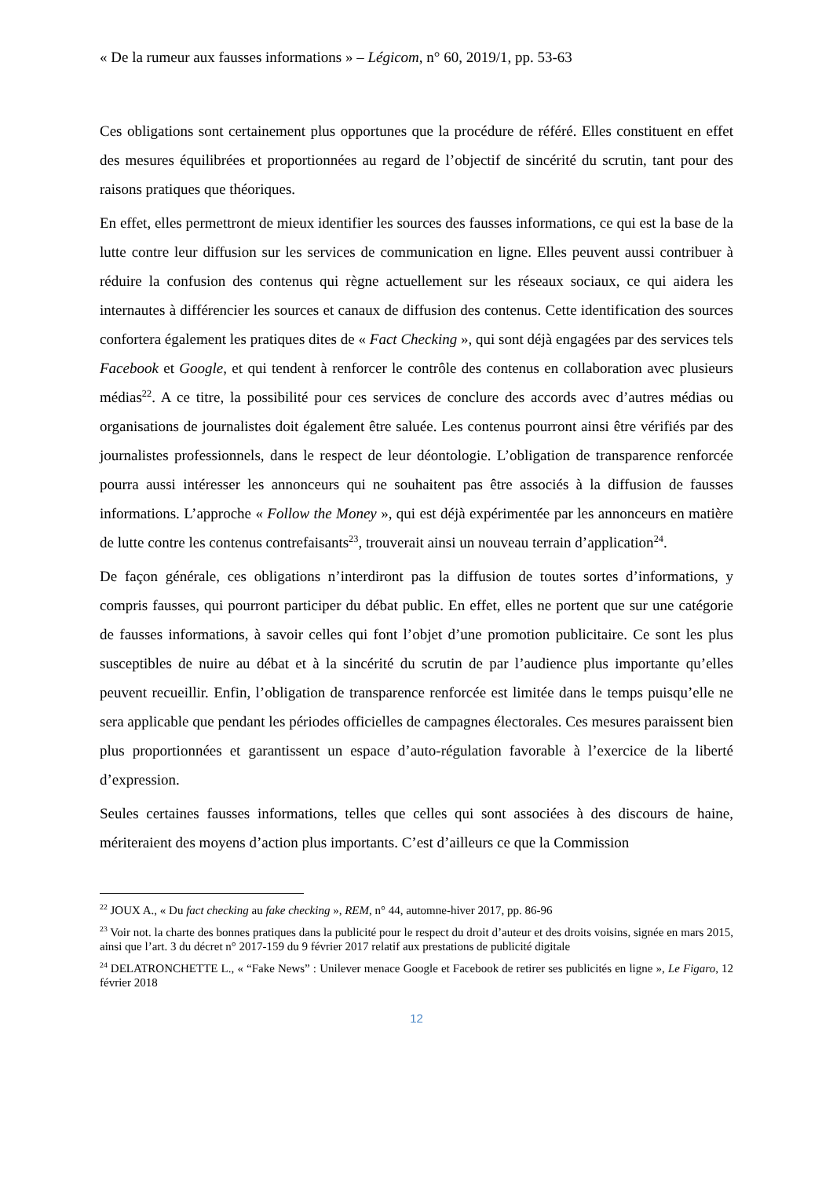« De la rumeur aux fausses informations » – Légicom, n° 60, 2019/1, pp. 53-63
Ces obligations sont certainement plus opportunes que la procédure de référé. Elles constituent en effet des mesures équilibrées et proportionnées au regard de l’objectif de sincérité du scrutin, tant pour des raisons pratiques que théoriques.
En effet, elles permettront de mieux identifier les sources des fausses informations, ce qui est la base de la lutte contre leur diffusion sur les services de communication en ligne. Elles peuvent aussi contribuer à réduire la confusion des contenus qui règne actuellement sur les réseaux sociaux, ce qui aidera les internautes à différencier les sources et canaux de diffusion des contenus. Cette identification des sources confortera également les pratiques dites de « Fact Checking », qui sont déjà engagées par des services tels Facebook et Google, et qui tendent à renforcer le contrôle des contenus en collaboration avec plusieurs médias<sup>22</sup>. A ce titre, la possibilité pour ces services de conclure des accords avec d’autres médias ou organisations de journalistes doit également être saluée. Les contenus pourront ainsi être vérifiés par des journalistes professionnels, dans le respect de leur déontologie. L’obligation de transparence renforcée pourra aussi intéresser les annonceurs qui ne souhaitent pas être associés à la diffusion de fausses informations. L’approche « Follow the Money », qui est déjà expérimentée par les annonceurs en matière de lutte contre les contenus contrefaisants<sup>23</sup>, trouverait ainsi un nouveau terrain d’application<sup>24</sup>.
De façon générale, ces obligations n’interdiront pas la diffusion de toutes sortes d’informations, y compris fausses, qui pourront participer du débat public. En effet, elles ne portent que sur une catégorie de fausses informations, à savoir celles qui font l’objet d’une promotion publicitaire. Ce sont les plus susceptibles de nuire au débat et à la sincérité du scrutin de par l’audience plus importante qu’elles peuvent recueillir. Enfin, l’obligation de transparence renforcée est limitée dans le temps puisqu’elle ne sera applicable que pendant les périodes officielles de campagnes électorales. Ces mesures paraissent bien plus proportionnées et garantissent un espace d’auto-régulation favorable à l’exercice de la liberté d’expression.
Seules certaines fausses informations, telles que celles qui sont associées à des discours de haine, mériteraient des moyens d’action plus importants. C’est d’ailleurs ce que la Commission
<sup>22</sup> JOUX A., « Du fact checking au fake checking », REM, n° 44, automne-hiver 2017, pp. 86-96
<sup>23</sup> Voir not. la charte des bonnes pratiques dans la publicité pour le respect du droit d’auteur et des droits voisins, signée en mars 2015, ainsi que l’art. 3 du décret n° 2017-159 du 9 février 2017 relatif aux prestations de publicité digitale
<sup>24</sup> DELATRONCHETTE L., « “Fake News” : Unilever menace Google et Facebook de retirer ses publicités en ligne », Le Figaro, 12 février 2018
12